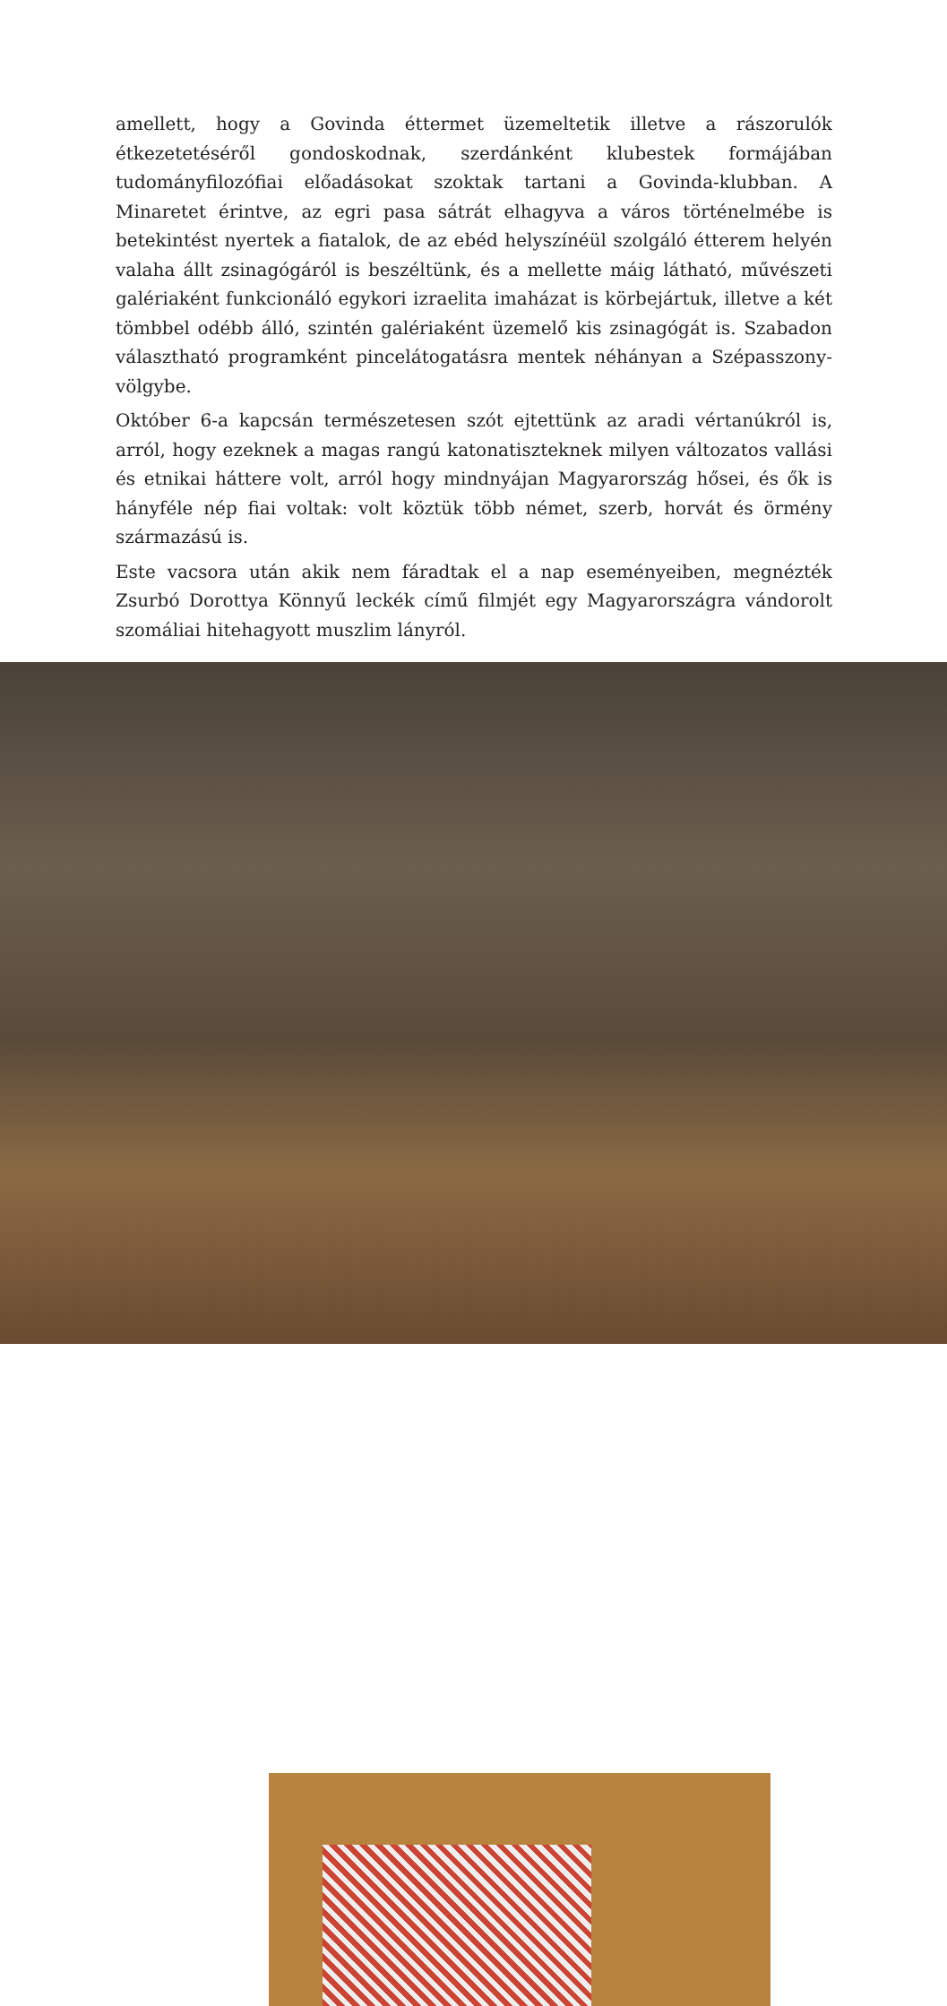amellett, hogy a Govinda éttermet üzemeltetik illetve a rászorulók étkezetetéséről gondoskodnak, szerdánként klubestek formájában tudományfilozófiai előadásokat szoktak tartani a Govinda-klubban. A Minaretet érintve, az egri pasa sátrát elhagyva a város történelmébe is betekintést nyertek a fiatalok, de az ebéd helyszínéül szolgáló étterem helyén valaha állt zsinagógáról is beszéltünk, és a mellette máig látható, művészeti galériaként funkcionáló egykori izraelita imaházat is körbejártuk, illetve a két tömbbel odébb álló, szintén galériaként üzemelő kis zsinagógát is. Szabadon választható programként pincelátogatásra mentek néhányan a Szépasszony-völgybe.
Október 6-a kapcsán természetesen szót ejtettünk az aradi vértanúkról is, arról, hogy ezeknek a magas rangú katonatiszteknek milyen változatos vallási és etnikai háttere volt, arról hogy mindnyájan Magyarország hősei, és ők is hányféle nép fiai voltak: volt köztük több német, szerb, horvát és örmény származású is.
Este vacsora után akik nem fáradtak el a nap eseményeiben, megnézték Zsurbó Dorottya Könnyű leckék című filmjét egy Magyarországra vándorolt szomáliai hitehagyott muszlim lányról.